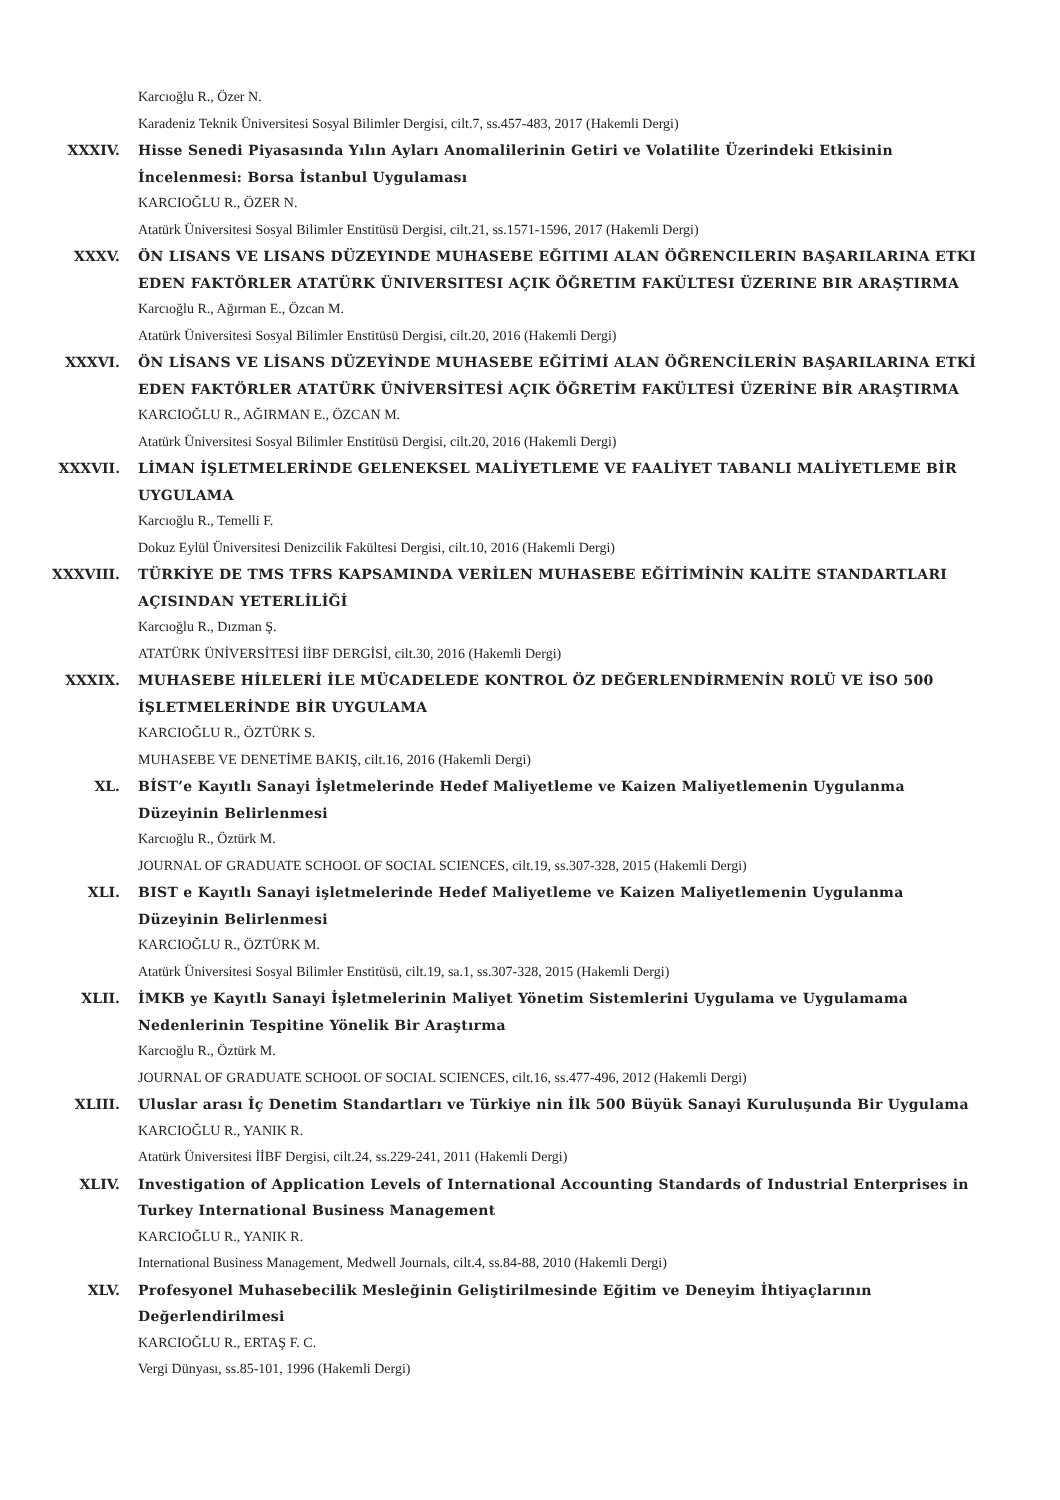Karcıoğlu R., Özer N.
Karadeniz Teknik Üniversitesi Sosyal Bilimler Dergisi, cilt.7, ss.457-483, 2017 (Hakemli Dergi)
XXXIV.
Hisse Senedi Piyasasında Yılın Ayları Anomalilerinin Getiri ve Volatilite Üzerindeki Etkisinin İncelenmesi: Borsa İstanbul Uygulaması
KARCIOĞLU R., ÖZER N.
Atatürk Üniversitesi Sosyal Bilimler Enstitüsü Dergisi, cilt.21, ss.1571-1596, 2017 (Hakemli Dergi)
XXXV.
ÖN LISANS VE LISANS DÜZEYINDE MUHASEBE EĞITIMI ALAN ÖĞRENCILERIN BAŞARILARINA ETKI EDEN FAKTÖRLER ATATÜRK ÜNIVERSITESI AÇIK ÖĞRETIM FAKÜLTESI ÜZERINE BIR ARAŞTIRMA
Karcıoğlu R., Ağırman E., Özcan M.
Atatürk Üniversitesi Sosyal Bilimler Enstitüsü Dergisi, cilt.20, 2016 (Hakemli Dergi)
XXXVI.
ÖN LİSANS VE LİSANS DÜZEYİNDE MUHASEBE EĞİTİMİ ALAN ÖĞRENCİLERİN BAŞARILARINA ETKİ EDEN FAKTÖRLER ATATÜRK ÜNİVERSİTESİ AÇIK ÖĞRETİM FAKÜLTESİ ÜZERİNE BİR ARAŞTIRMA
KARCIOĞLU R., AĞIRMAN E., ÖZCAN M.
Atatürk Üniversitesi Sosyal Bilimler Enstitüsü Dergisi, cilt.20, 2016 (Hakemli Dergi)
XXXVII.
LİMAN İŞLETMELERİNDE GELENEKSEL MALİYETLEME VE FAALİYET TABANLI MALİYETLEME BİR UYGULAMA
Karcıoğlu R., Temelli F.
Dokuz Eylül Üniversitesi Denizcilik Fakültesi Dergisi, cilt.10, 2016 (Hakemli Dergi)
XXXVIII.
TÜRKİYE DE TMS TFRS KAPSAMINDA VERİLEN MUHASEBE EĞİTİMİNİN KALİTE STANDARTLARI AÇISINDAN YETERLİLİĞİ
Karcıoğlu R., Dızman Ş.
ATATÜRK ÜNİVERSİTESİ İİBF DERGİSİ, cilt.30, 2016 (Hakemli Dergi)
XXXIX.
MUHASEBE HİLELERİ İLE MÜCADELEDE KONTROL ÖZ DEĞERLENDİRMENİN ROLÜ VE İSO 500 İŞLETMELERİNDE BİR UYGULAMA
KARCIOĞLU R., ÖZTÜRK S.
MUHASEBE VE DENETİME BAKIŞ, cilt.16, 2016 (Hakemli Dergi)
XL.
BİST’e Kayıtlı Sanayi İşletmelerinde Hedef Maliyetleme ve Kaizen Maliyetlemenin Uygulanma Düzeyinin Belirlenmesi
Karcıoğlu R., Öztürk M.
JOURNAL OF GRADUATE SCHOOL OF SOCIAL SCIENCES, cilt.19, ss.307-328, 2015 (Hakemli Dergi)
XLI.
BIST e Kayıtlı Sanayi işletmelerinde Hedef Maliyetleme ve Kaizen Maliyetlemenin Uygulanma Düzeyinin Belirlenmesi
KARCIOĞLU R., ÖZTÜRK M.
Atatürk Üniversitesi Sosyal Bilimler Enstitüsü, cilt.19, sa.1, ss.307-328, 2015 (Hakemli Dergi)
XLII.
İMKB ye Kayıtlı Sanayi İşletmelerinin Maliyet Yönetim Sistemlerini Uygulama ve Uygulamama Nedenlerinin Tespitine Yönelik Bir Araştırma
Karcıoğlu R., Öztürk M.
JOURNAL OF GRADUATE SCHOOL OF SOCIAL SCIENCES, cilt.16, ss.477-496, 2012 (Hakemli Dergi)
XLIII.
Uluslar arası İç Denetim Standartları ve Türkiye nin İlk 500 Büyük Sanayi Kuruluşunda Bir Uygulama
KARCIOĞLU R., YANIK R.
Atatürk Üniversitesi İİBF Dergisi, cilt.24, ss.229-241, 2011 (Hakemli Dergi)
XLIV.
Investigation of Application Levels of International Accounting Standards of Industrial Enterprises in Turkey International Business Management
KARCIOĞLU R., YANIK R.
International Business Management, Medwell Journals, cilt.4, ss.84-88, 2010 (Hakemli Dergi)
XLV.
Profesyonel Muhasebecilik Mesleğinin Geliştirilmesinde Eğitim ve Deneyim İhtiyaçlarının Değerlendirilmesi
KARCIOĞLU R., ERTAŞ F. C.
Vergi Dünyası, ss.85-101, 1996 (Hakemli Dergi)